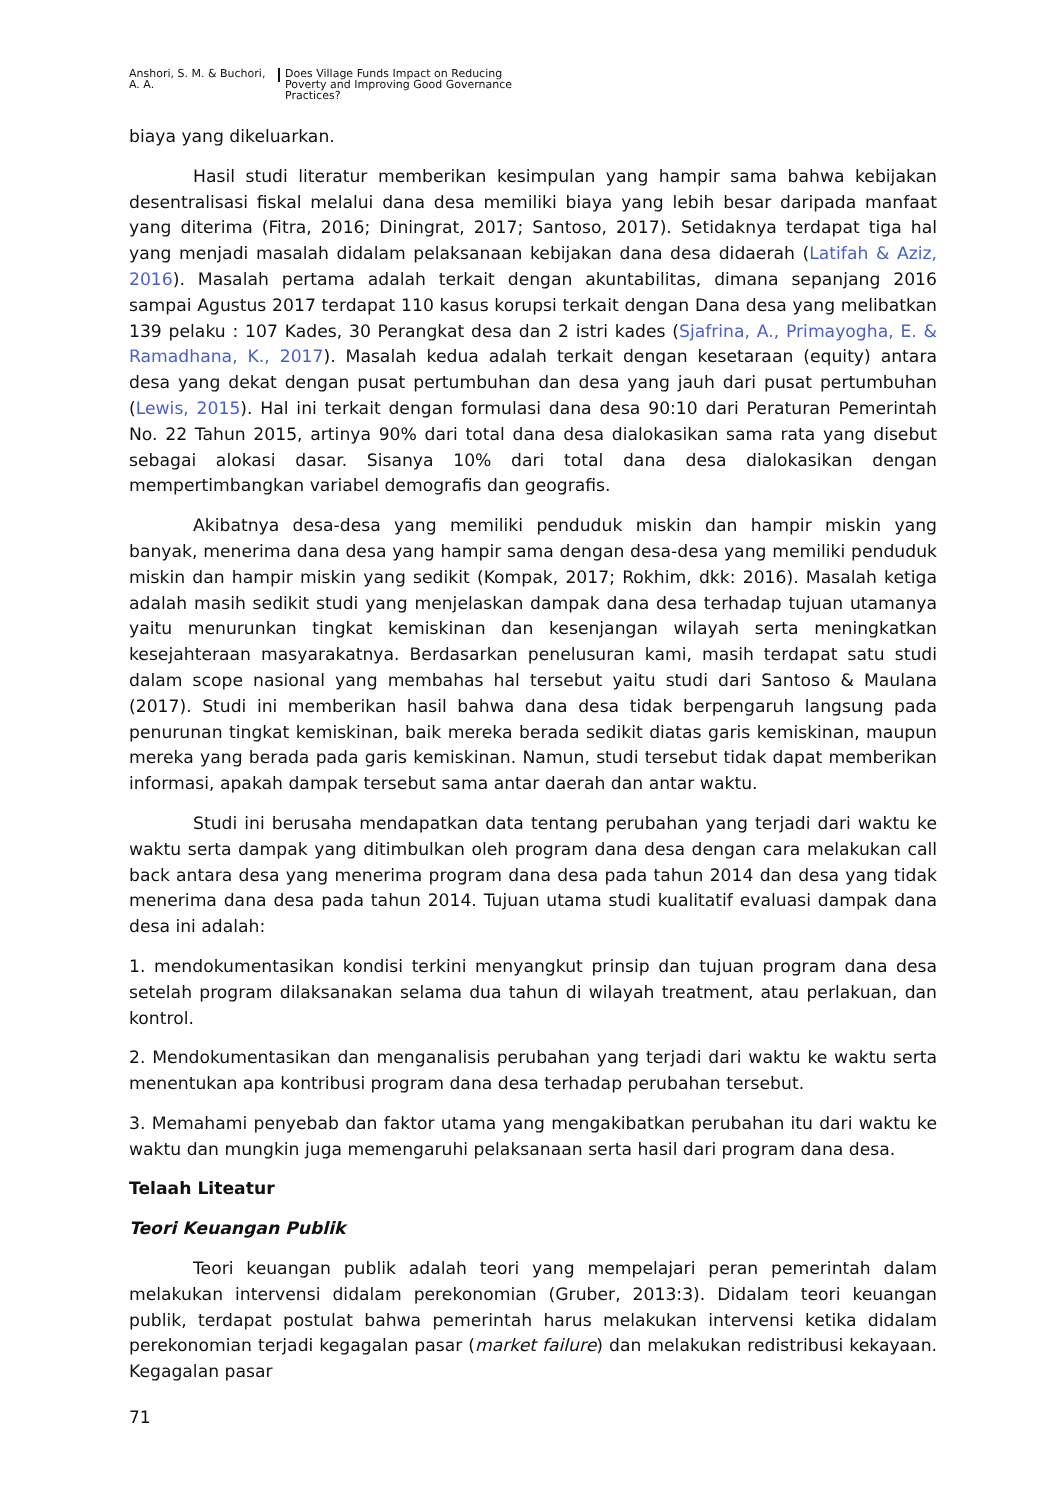Anshori, S. M. & Buchori,
A. A.
Does Village Funds Impact on Reducing
Poverty and Improving Good Governance
Practices?
biaya yang dikeluarkan.
Hasil studi literatur memberikan kesimpulan yang hampir sama bahwa kebijakan desentralisasi fiskal melalui dana desa memiliki biaya yang lebih besar daripada manfaat yang diterima (Fitra, 2016; Diningrat, 2017; Santoso, 2017). Setidaknya terdapat tiga hal yang menjadi masalah didalam pelaksanaan kebijakan dana desa didaerah (Latifah & Aziz, 2016). Masalah pertama adalah terkait dengan akuntabilitas, dimana sepanjang 2016 sampai Agustus 2017 terdapat 110 kasus korupsi terkait dengan Dana desa yang melibatkan 139 pelaku : 107 Kades, 30 Perangkat desa dan 2 istri kades (Sjafrina, A., Primayogha, E. & Ramadhana, K., 2017). Masalah kedua adalah terkait dengan kesetaraan (equity) antara desa yang dekat dengan pusat pertumbuhan dan desa yang jauh dari pusat pertumbuhan (Lewis, 2015). Hal ini terkait dengan formulasi dana desa 90:10 dari Peraturan Pemerintah No. 22 Tahun 2015, artinya 90% dari total dana desa dialokasikan sama rata yang disebut sebagai alokasi dasar. Sisanya 10% dari total dana desa dialokasikan dengan mempertimbangkan variabel demografis dan geografis.
Akibatnya desa-desa yang memiliki penduduk miskin dan hampir miskin yang banyak, menerima dana desa yang hampir sama dengan desa-desa yang memiliki penduduk miskin dan hampir miskin yang sedikit (Kompak, 2017; Rokhim, dkk: 2016). Masalah ketiga adalah masih sedikit studi yang menjelaskan dampak dana desa terhadap tujuan utamanya yaitu menurunkan tingkat kemiskinan dan kesenjangan wilayah serta meningkatkan kesejahteraan masyarakatnya. Berdasarkan penelusuran kami, masih terdapat satu studi dalam scope nasional yang membahas hal tersebut yaitu studi dari Santoso & Maulana (2017). Studi ini memberikan hasil bahwa dana desa tidak berpengaruh langsung pada penurunan tingkat kemiskinan, baik mereka berada sedikit diatas garis kemiskinan, maupun mereka yang berada pada garis kemiskinan. Namun, studi tersebut tidak dapat memberikan informasi, apakah dampak tersebut sama antar daerah dan antar waktu.
Studi ini berusaha mendapatkan data tentang perubahan yang terjadi dari waktu ke waktu serta dampak yang ditimbulkan oleh program dana desa dengan cara melakukan call back antara desa yang menerima program dana desa pada tahun 2014 dan desa yang tidak menerima dana desa pada tahun 2014. Tujuan utama studi kualitatif evaluasi dampak dana desa ini adalah:
1. mendokumentasikan kondisi terkini menyangkut prinsip dan tujuan program dana desa setelah program dilaksanakan selama dua tahun di wilayah treatment, atau perlakuan, dan kontrol.
2. Mendokumentasikan dan menganalisis perubahan yang terjadi dari waktu ke waktu serta menentukan apa kontribusi program dana desa terhadap perubahan tersebut.
3. Memahami penyebab dan faktor utama yang mengakibatkan perubahan itu dari waktu ke waktu dan mungkin juga memengaruhi pelaksanaan serta hasil dari program dana desa.
Telaah Liteatur
Teori Keuangan Publik
Teori keuangan publik adalah teori yang mempelajari peran pemerintah dalam melakukan intervensi didalam perekonomian (Gruber, 2013:3). Didalam teori keuangan publik, terdapat postulat bahwa pemerintah harus melakukan intervensi ketika didalam perekonomian terjadi kegagalan pasar (market failure) dan melakukan redistribusi kekayaan. Kegagalan pasar
71